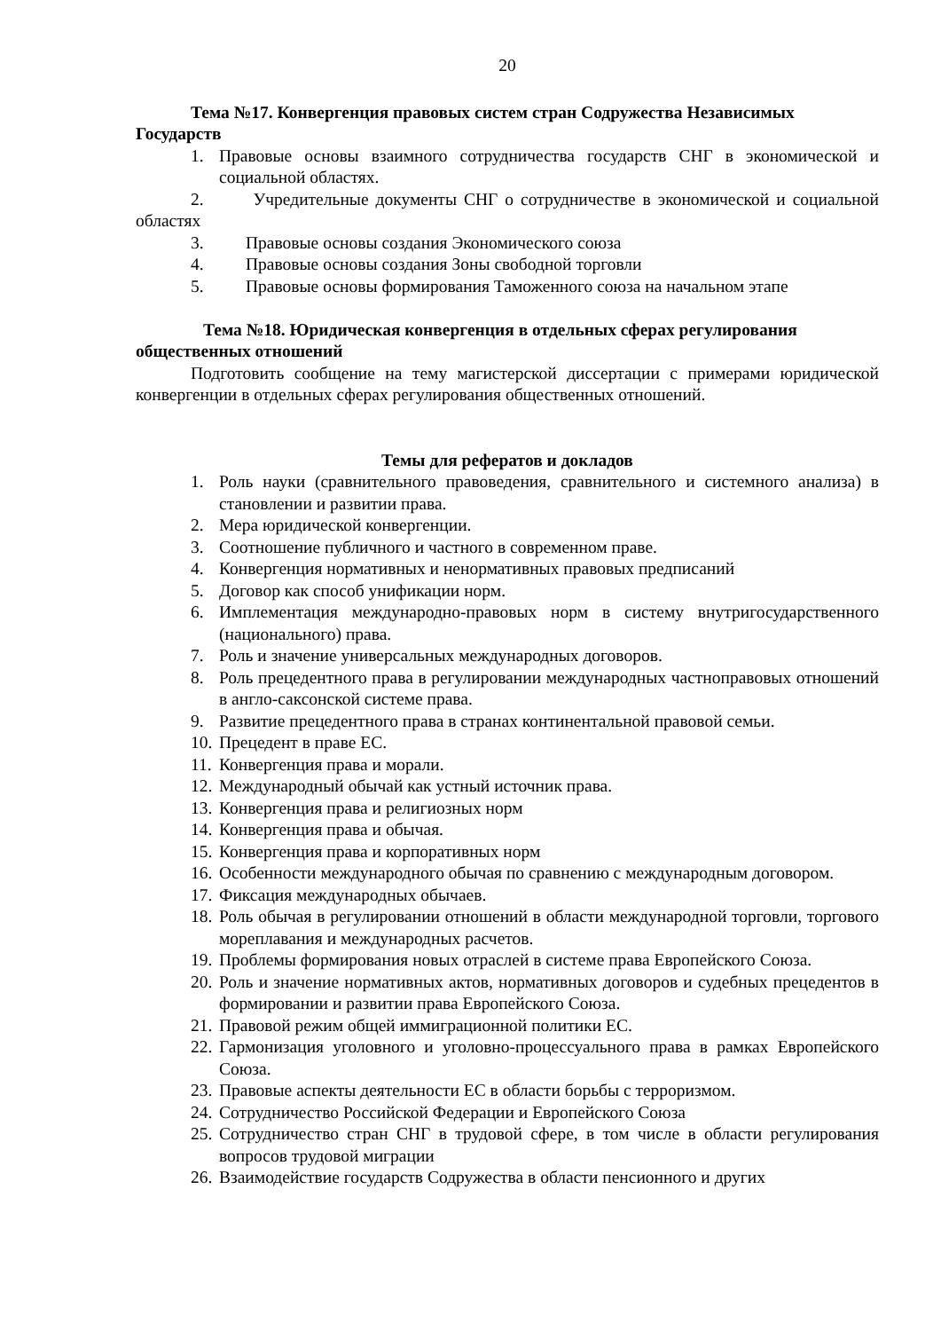20
Тема №17. Конвергенция правовых систем стран Содружества Независимых Государств
1. Правовые основы взаимного сотрудничества государств СНГ в экономической и социальной областях.
2. Учредительные документы СНГ о сотрудничестве в экономической и социальной областях
3. Правовые основы создания Экономического союза
4. Правовые основы создания Зоны свободной торговли
5. Правовые основы формирования Таможенного союза на начальном этапе
Тема №18. Юридическая конвергенция в отдельных сферах регулирования общественных отношений
Подготовить сообщение на тему магистерской диссертации с примерами юридической конвергенции в отдельных сферах регулирования общественных отношений.
Темы для рефератов и докладов
1. Роль науки (сравнительного правоведения, сравнительного и системного анализа) в становлении и развитии права.
2. Мера юридической конвергенции.
3. Соотношение публичного и частного в современном праве.
4. Конвергенция нормативных и ненормативных правовых предписаний
5. Договор как способ унификации норм.
6. Имплементация международно-правовых норм в систему внутригосударственного (национального) права.
7. Роль и значение универсальных международных договоров.
8. Роль прецедентного права в регулировании международных частноправовых отношений в англо-саксонской системе права.
9. Развитие прецедентного права в странах континентальной правовой семьи.
10. Прецедент в праве ЕС.
11. Конвергенция права и морали.
12. Международный обычай как устный источник права.
13. Конвергенция права и религиозных норм
14. Конвергенция права и обычая.
15. Конвергенция права и корпоративных норм
16. Особенности международного обычая по сравнению с международным договором.
17. Фиксация международных обычаев.
18. Роль обычая в регулировании отношений в области международной торговли, торгового мореплавания и международных расчетов.
19. Проблемы формирования новых отраслей в системе права Европейского Союза.
20. Роль и значение нормативных актов, нормативных договоров и судебных прецедентов в формировании и развитии права Европейского Союза.
21. Правовой режим общей иммиграционной политики ЕС.
22. Гармонизация уголовного и уголовно-процессуального права в рамках Европейского Союза.
23. Правовые аспекты деятельности ЕС в области борьбы с терроризмом.
24. Сотрудничество Российской Федерации и Европейского Союза
25. Сотрудничество стран СНГ в трудовой сфере, в том числе в области регулирования вопросов трудовой миграции
26. Взаимодействие государств Содружества в области пенсионного и других